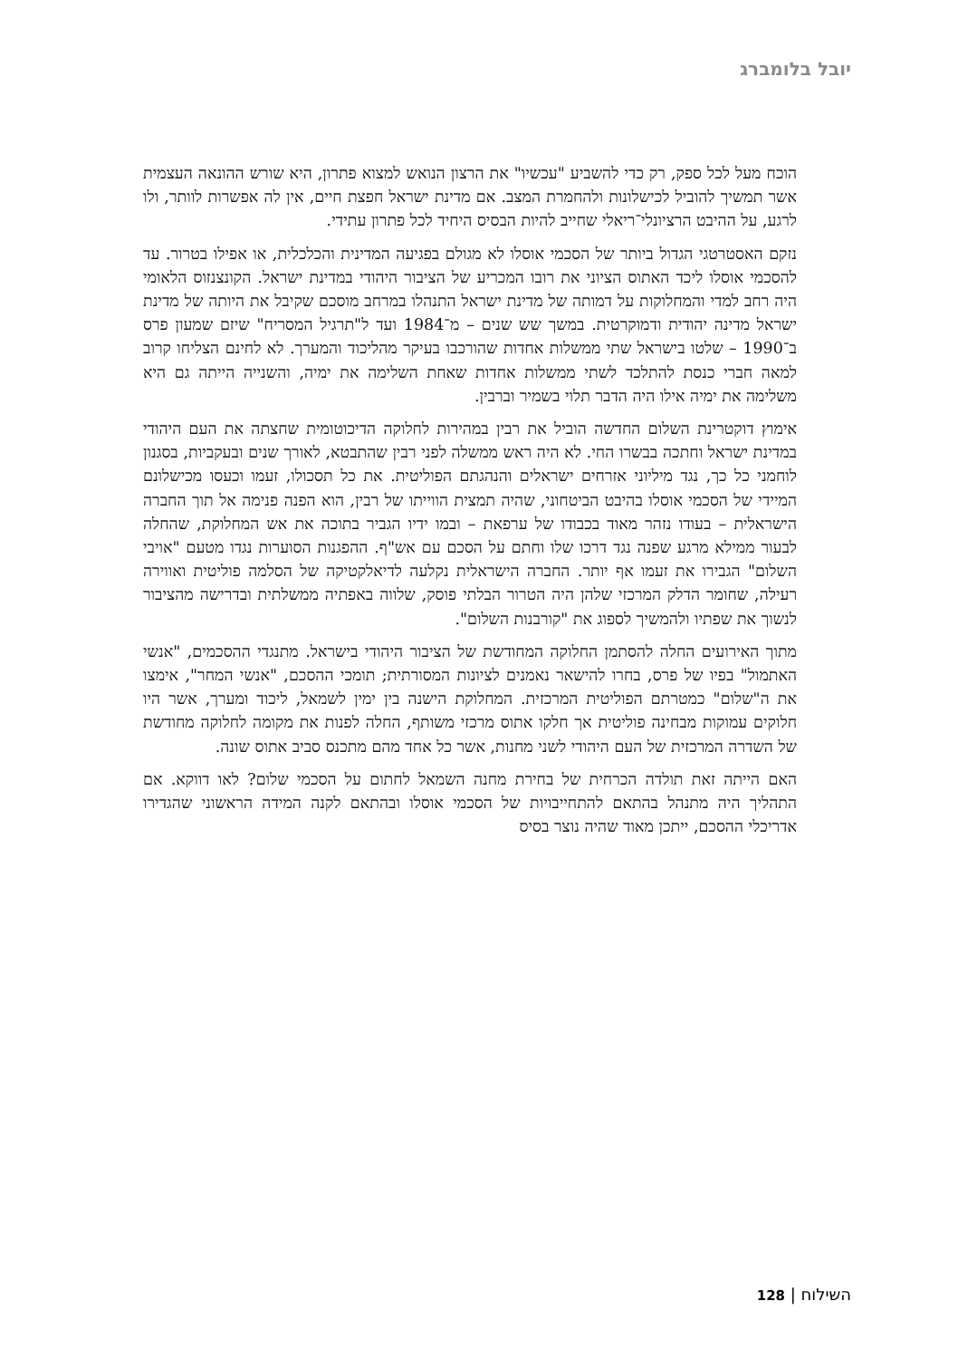יובל בלומברג
הוכח מעל לכל ספק, רק כדי להשביע "עכשיו" את הרצון הנואש למצוא פתרון, היא שורש ההונאה העצמית אשר תמשיך להוביל לכישלונות ולהחמרת המצב. אם מדינת ישראל חפצת חיים, אין לה אפשרות לוותר, ולו לרגע, על ההיבט הרציונלי־ריאלי שחייב להיות הבסיס היחיד לכל פתרון עתידי.
נזקם האסטרטגי הגדול ביותר של הסכמי אוסלו לא מגולם בפגיעה המדינית והכלכלית, או אפילו בטרור. עד להסכמי אוסלו ליכד האתוס הציוני את רובו המכריע של הציבור היהודי במדינת ישראל. הקונצנזוס הלאומי היה רחב למדי והמחלוקות על דמותה של מדינת ישראל התנהלו במרחב מוסכם שקיבל את היותה של מדינת ישראל מדינה יהודית ודמוקרטית. במשך שש שנים – מ־1984 ועד ל"תרגיל המסריח" שיזם שמעון פרס ב־1990 – שלטו בישראל שתי ממשלות אחדות שהורכבו בעיקר מהליכוד והמערך. לא לחינם הצליחו קרוב למאה חברי כנסת להתלכד לשתי ממשלות אחדות שאחת השלימה את ימיה, והשנייה הייתה גם היא משלימה את ימיה אילו היה הדבר תלוי בשמיר וברבין.
אימוץ דוקטרינת השלום החדשה הוביל את רבין במהירות לחלוקה הדיכוטומית שחצתה את העם היהודי במדינת ישראל וחתכה בבשרו החי. לא היה ראש ממשלה לפני רבין שהתבטא, לאורך שנים ובעקביות, בסגנון לוחמני כל כך, נגד מיליוני אזרחים ישראלים והנהגתם הפוליטית. את כל תסכולו, זעמו וכעסו מכישלונם המיידי של הסכמי אוסלו בהיבט הביטחוני, שהיה תמצית הווייתו של רבין, הוא הפנה פנימה אל תוך החברה הישראלית – בעודו נזהר מאוד בכבודו של ערפאת – ובמו ידיו הגביר בתוכה את אש המחלוקת, שהחלה לבעור ממילא מרגע שפנה נגד דרכו שלו וחתם על הסכם עם אש"ף. ההפגנות הסוערות נגדו מטעם "אויבי השלום" הגבירו את זעמו אף יותר. החברה הישראלית נקלעה לדיאלקטיקה של הסלמה פוליטית ואווירה רעילה, שחומר הדלק המרכזי שלהן היה הטרור הבלתי פוסק, שלווה באפתיה ממשלתית ובדרישה מהציבור לנשוך את שפתיו ולהמשיך לספוג את "קורבנות השלום".
מתוך האירועים החלה להסתמן החלוקה המחודשת של הציבור היהודי בישראל. מתנגדי ההסכמים, "אנשי האתמול" בפיו של פרס, בחרו להישאר נאמנים לציונות המסורתית; תומכי ההסכם, "אנשי המחר", אימצו את ה"שלום" כמטרתם הפוליטית המרכזית. המחלוקת הישנה בין ימין לשמאל, ליכוד ומערך, אשר היו חלוקים עמוקות מבחינה פוליטית אך חלקו אתוס מרכזי משותף, החלה לפנות את מקומה לחלוקה מחודשת של השדרה המרכזית של העם היהודי לשני מחנות, אשר כל אחד מהם מתכנס סביב אתוס שונה.
האם הייתה זאת תולדה הכרחית של בחירת מחנה השמאל לחתום על הסכמי שלום? לאו דווקא. אם התהליך היה מתנהל בהתאם להתחייבויות של הסכמי אוסלו ובהתאם לקנה המידה הראשוני שהגדירו אדריכלי ההסכם, ייתכן מאוד שהיה נוצר בסיס
השילוח | 128